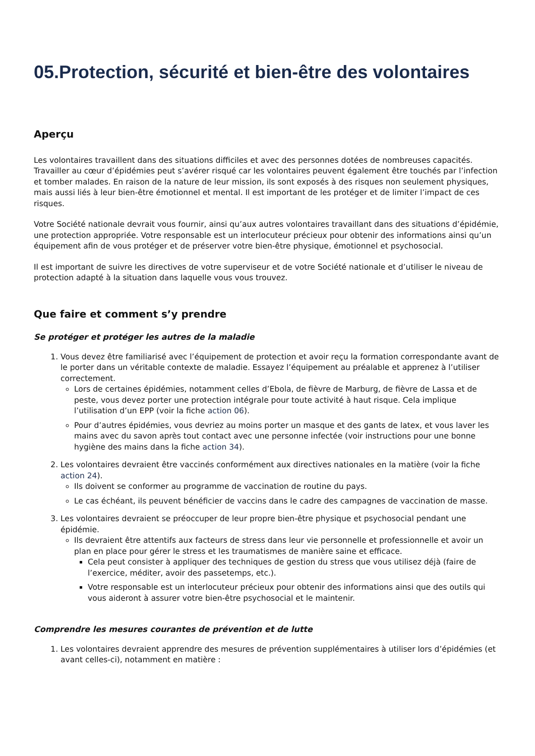05.Protection, sécurité et bien-être des volontaires
Aperçu
Les volontaires travaillent dans des situations difficiles et avec des personnes dotées de nombreuses capacités. Travailler au cœur d’épidémies peut s’avérer risqué car les volontaires peuvent également être touchés par l’infection et tomber malades. En raison de la nature de leur mission, ils sont exposés à des risques non seulement physiques, mais aussi liés à leur bien-être émotionnel et mental. Il est important de les protéger et de limiter l’impact de ces risques.
Votre Société nationale devrait vous fournir, ainsi qu’aux autres volontaires travaillant dans des situations d’épidémie, une protection appropriée. Votre responsable est un interlocuteur précieux pour obtenir des informations ainsi qu’un équipement afin de vous protéger et de préserver votre bien-être physique, émotionnel et psychosocial.
Il est important de suivre les directives de votre superviseur et de votre Société nationale et d’utiliser le niveau de protection adapté à la situation dans laquelle vous vous trouvez.
Que faire et comment s’y prendre
Se protéger et protéger les autres de la maladie
1. Vous devez être familiarisé avec l’équipement de protection et avoir reçu la formation correspondante avant de le porter dans un véritable contexte de maladie. Essayez l’équipement au préalable et apprenez à l’utiliser correctement.
Lors de certaines épidémies, notamment celles d’Ebola, de fièvre de Marburg, de fièvre de Lassa et de peste, vous devez porter une protection intégrale pour toute activité à haut risque. Cela implique l’utilisation d’un EPP (voir la fiche action 06).
Pour d’autres épidémies, vous devriez au moins porter un masque et des gants de latex, et vous laver les mains avec du savon après tout contact avec une personne infectée (voir instructions pour une bonne hygiène des mains dans la fiche action 34).
2. Les volontaires devraient être vaccinés conformément aux directives nationales en la matière (voir la fiche action 24).
Ils doivent se conformer au programme de vaccination de routine du pays.
Le cas échéant, ils peuvent bénéficier de vaccins dans le cadre des campagnes de vaccination de masse.
3. Les volontaires devraient se préoccuper de leur propre bien-être physique et psychosocial pendant une épidémie.
Ils devraient être attentifs aux facteurs de stress dans leur vie personnelle et professionnelle et avoir un plan en place pour gérer le stress et les traumatismes de manière saine et efficace.
Cela peut consister à appliquer des techniques de gestion du stress que vous utilisez déjà (faire de l’exercice, méditer, avoir des passetemps, etc.).
Votre responsable est un interlocuteur précieux pour obtenir des informations ainsi que des outils qui vous aideront à assurer votre bien-être psychosocial et le maintenir.
Comprendre les mesures courantes de prévention et de lutte
1. Les volontaires devraient apprendre des mesures de prévention supplémentaires à utiliser lors d’épidémies (et avant celles-ci), notamment en matière :